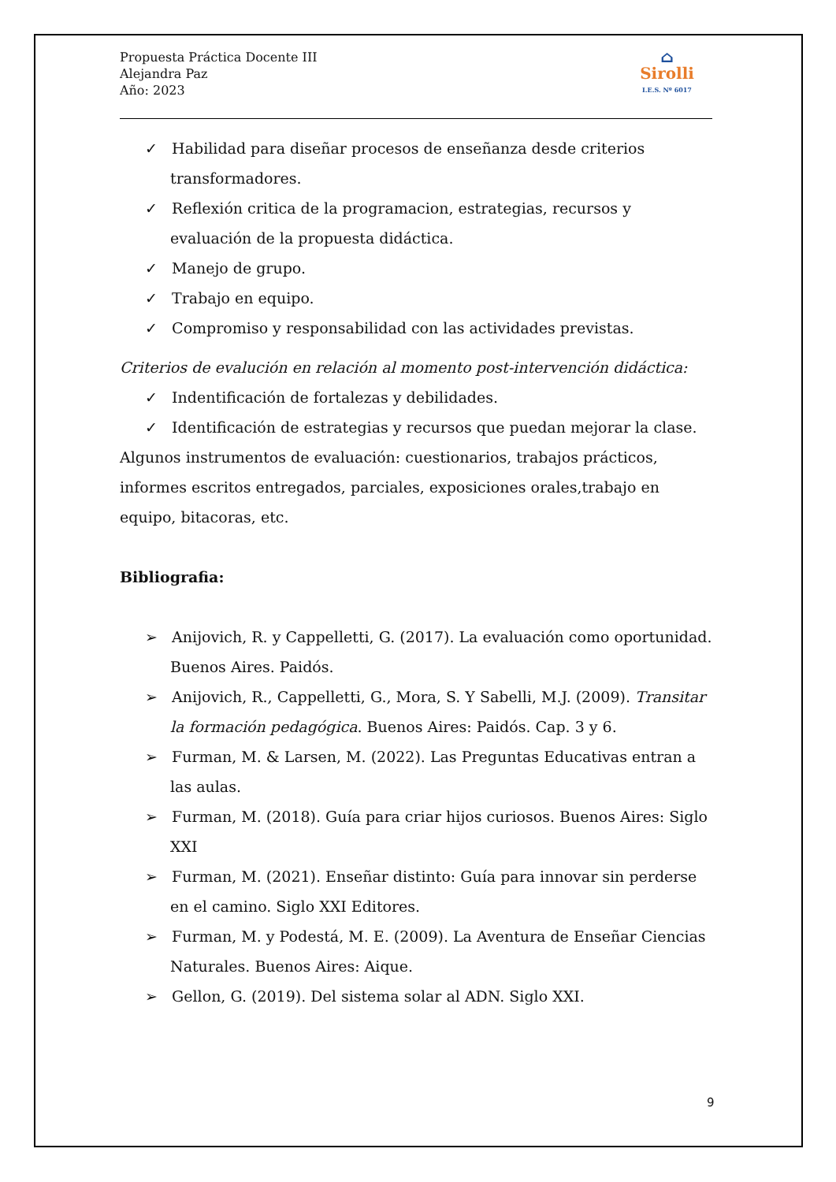Propuesta Práctica Docente III
Alejandra Paz
Año: 2023
⌂
Sirolli
I.E.S. Nº 6017
✓ Habilidad para diseñar procesos de enseñanza desde criterios transformadores.
✓ Reflexión critica de la programacion, estrategias, recursos y evaluación de la propuesta didáctica.
✓ Manejo de grupo.
✓ Trabajo en equipo.
✓ Compromiso y responsabilidad con las actividades previstas.
Criterios de evalución en relación al momento post-intervención didáctica:
✓ Indentificación de fortalezas y debilidades.
✓ Identificación de estrategias y recursos que puedan mejorar la clase.
Algunos instrumentos de evaluación: cuestionarios, trabajos prácticos, informes escritos entregados, parciales, exposiciones orales,trabajo en equipo, bitacoras, etc.
Bibliografia:
➢ Anijovich, R. y Cappelletti, G. (2017). La evaluación como oportunidad. Buenos Aires. Paidós.
➢ Anijovich, R., Cappelletti, G., Mora, S. Y Sabelli, M.J. (2009). Transitar la formación pedagógica. Buenos Aires: Paidós. Cap. 3 y 6.
➢ Furman, M. & Larsen, M. (2022). Las Preguntas Educativas entran a las aulas.
➢ Furman, M. (2018). Guía para criar hijos curiosos. Buenos Aires: Siglo XXI
➢ Furman, M. (2021). Enseñar distinto: Guía para innovar sin perderse en el camino. Siglo XXI Editores.
➢ Furman, M. y Podestá, M. E. (2009). La Aventura de Enseñar Ciencias Naturales. Buenos Aires: Aique.
➢ Gellon, G. (2019). Del sistema solar al ADN. Siglo XXI.
9